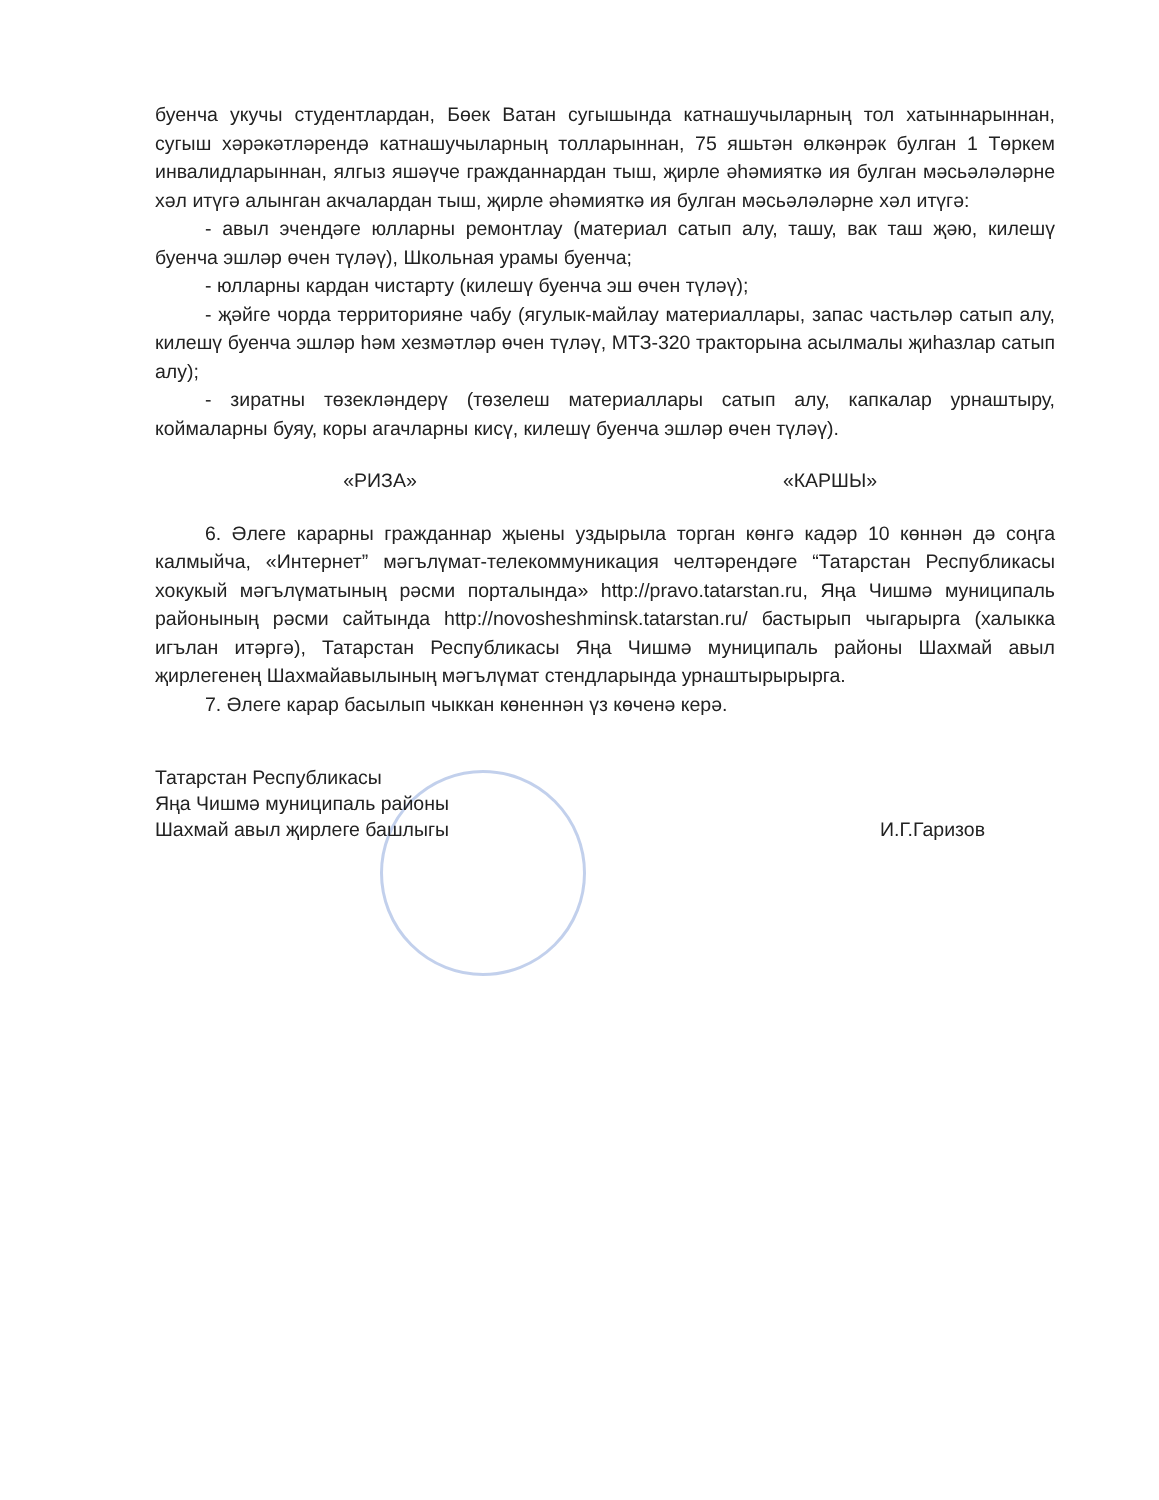буенча укучы студентлардан, Бөек Ватан сугышында катнашучыларның тол хатыннарыннан, сугыш хәрәкәтләрендә катнашучыларның толларыннан, 75 яшьтән өлкәнрәк булган 1 Төркем инвалидларыннан, ялгыз яшәүче гражданнардан тыш, җирле әһәмияткә ия булган мәсьәләләрне хәл итүгә алынган акчалардан тыш, җирле әһәмияткә ия булган мәсьәләләрне хәл итүгә:
- авыл эчендәге юлларны ремонтлау (материал сатып алу, ташу, вак таш җәю, килешү буенча эшләр өчен түләү), Школьная урамы буенча;
- юлларны кардан чистарту (килешү буенча эш өчен түләү);
- җәйге чорда территорияне чабу (ягулык-майлау материаллары, запас частьләр сатып алу, килешү буенча эшләр һәм хезмәтләр өчен түләү, МТЗ-320 тракторына асылмалы җиһазлар сатып алу);
- зиратны төзекләндерү (төзелеш материаллары сатып алу, капкалар урнаштыру, коймаларны буяу, коры агачларны кисү, килешү буенча эшләр өчен түләү).
«РИЗА» «КАРШЫ»
6. Әлеге карарны гражданнар җыены уздырыла торган көнгә кадәр 10 көннән дә соңга калмыйча, «Интернет” мәгълүмат-телекоммуникация челтәрендәге “Татарстан Республикасы хокукый мәгълүматының рәсми порталында» http://pravo.tatarstan.ru, Яңа Чишмә муниципаль районының рәсми сайтында http://novosheshminsk.tatarstan.ru/ бастырып чыгарырга (халыкка игълан итәргә), Татарстан Республикасы Яңа Чишмә муниципаль районы Шахмай авыл җирлегенең Шахмайавылының мәгълүмат стендларында урнаштырырырга.
7. Әлеге карар басылып чыккан көненнән үз көченә керә.
Татарстан Республикасы
Яңа Чишмә муниципаль районы
Шахмай авыл җирлеге башлыгы
И.Г.Гаризов